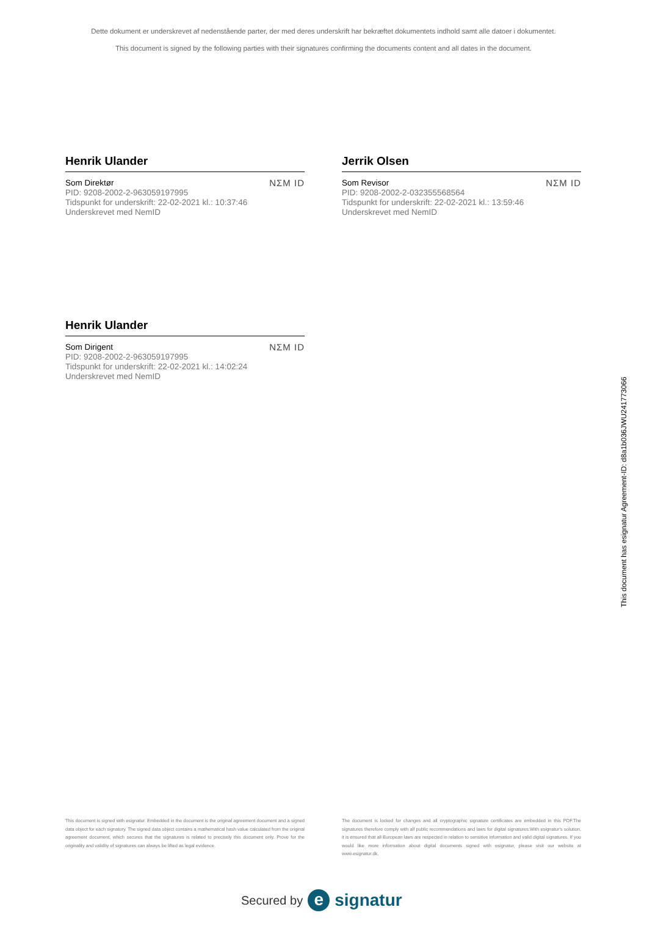Dette dokument er underskrevet af nedenstående parter, der med deres underskrift har bekræftet dokumentets indhold samt alle datoer i dokumentet.
This document is signed by the following parties with their signatures confirming the documents content and all dates in the document.
Henrik Ulander
Som Direktør
PID: 9208-2002-2-963059197995
Tidspunkt for underskrift: 22-02-2021 kl.: 10:37:46
Underskrevet med NemID
NΣM ID
Jerrik Olsen
Som Revisor
PID: 9208-2002-2-032355568564
Tidspunkt for underskrift: 22-02-2021 kl.: 13:59:46
Underskrevet med NemID
NΣM ID
Henrik Ulander
Som Dirigent
PID: 9208-2002-2-963059197995
Tidspunkt for underskrift: 22-02-2021 kl.: 14:02:24
Underskrevet med NemID
NΣM ID
This document has esignatur Agreement-ID: d8a1b036JWU241773066
This document is signed with esignatur. Embedded in the document is the original agreement document and a signed data object for each signatory. The signed data object contains a mathematical hash value calculated from the original agreement document, which secures that the signatures is related to precisely this document only. Prove for the originality and validity of signatures can always be lifted as legal evidence.
The document is locked for changes and all cryptographic signature certificates are embedded in this PDF.The signatures therefore comply with all public recommendations and laws for digital signatures.With esignatur's solution, it is ensured that all European laws are respected in relation to sensitive information and valid digital signatures. If you would like more information about digital documents signed with esignatur, please visit our website at www.esignatur.dk.
Secured by e signatur